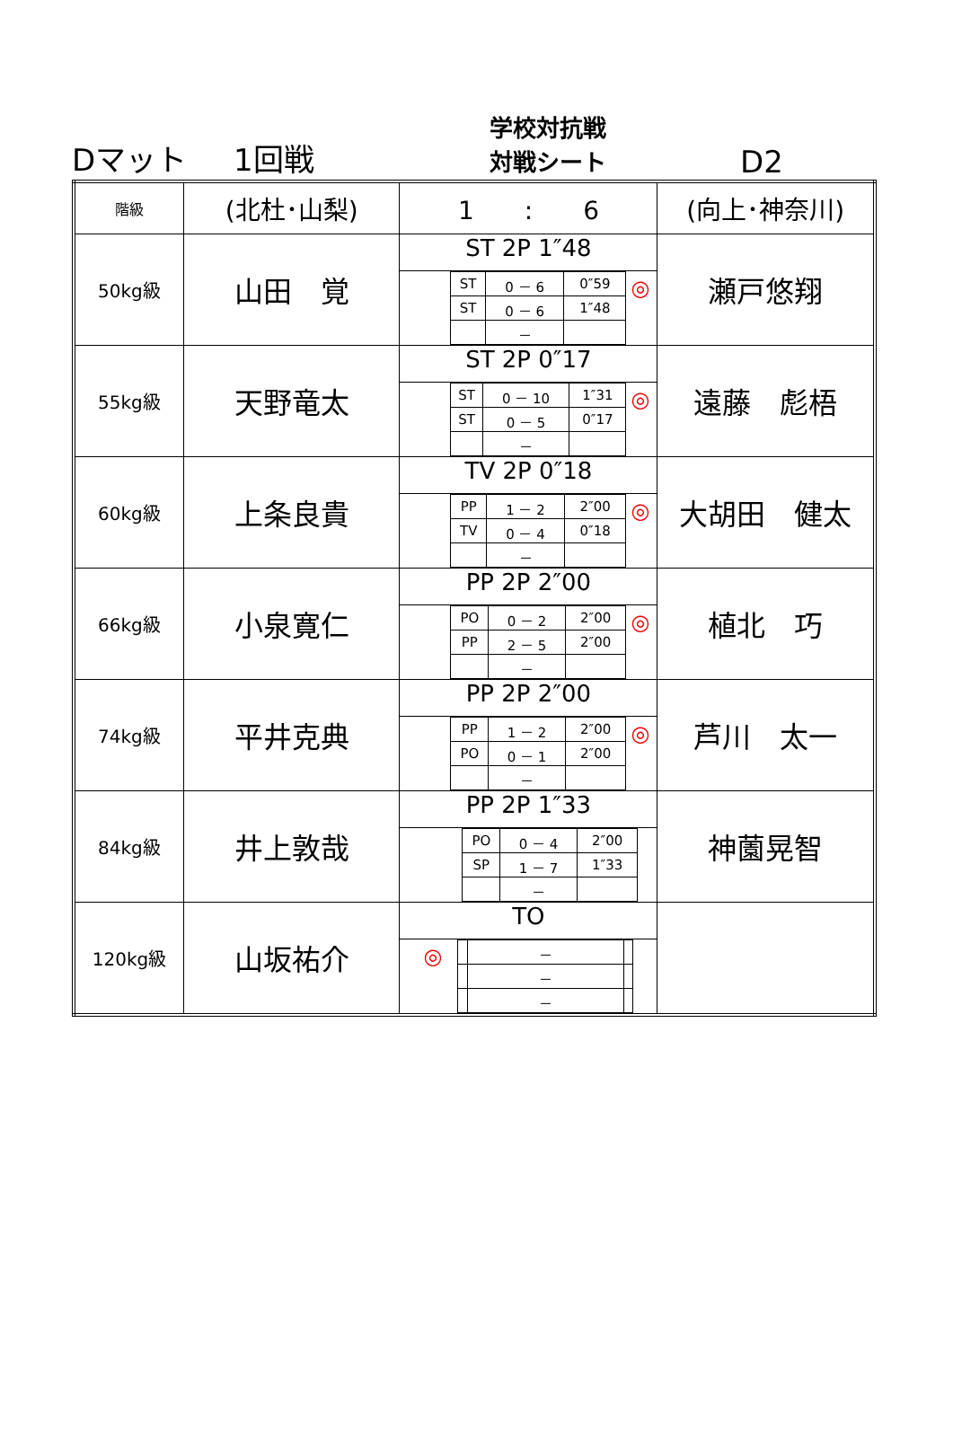Dマット
1回戦
学校対抗戦
対戦シート
D2
| 階級 | (北杜･山梨) | 1 : 6 | (向上･神奈川) |
| 50kg級 | 山田 覚 | ST 2P 1″48 / ST / 0 － 6 / 0″59 / / ST / 0 － 6 / 1″48 / / / － / / ◎ | 瀬戸悠翔 |
| 55kg級 | 天野竜太 | ST 2P 0″17 / ST / 0 － 10 / 1″31 / / ST / 0 － 5 / 0″17 / / / － / / ◎ | 遠藤 彪梧 |
| 60kg級 | 上条良貴 | TV 2P 0″18 / PP / 1 － 2 / 2″00 / / TV / 0 － 4 / 0″18 / / / － / / ◎ | 大胡田 健太 |
| 66kg級 | 小泉寛仁 | PP 2P 2″00 / PO / 0 － 2 / 2″00 / / PP / 2 － 5 / 2″00 / / / － / / ◎ | 植北 巧 |
| 74kg級 | 平井克典 | PP 2P 2″00 / PP / 1 － 2 / 2″00 / / PO / 0 － 1 / 2″00 / / / － / / ◎ | 芦川 太一 |
| 84kg級 | 井上敦哉 | PP 2P 1″33 / PO / 0 － 4 / 2″00 / / SP / 1 － 7 / 1″33 / / / － / / | 神薗晃智 |
| 120kg級 | 山坂祐介 | TO ◎ / / － / / / / － / / / / － / / | |